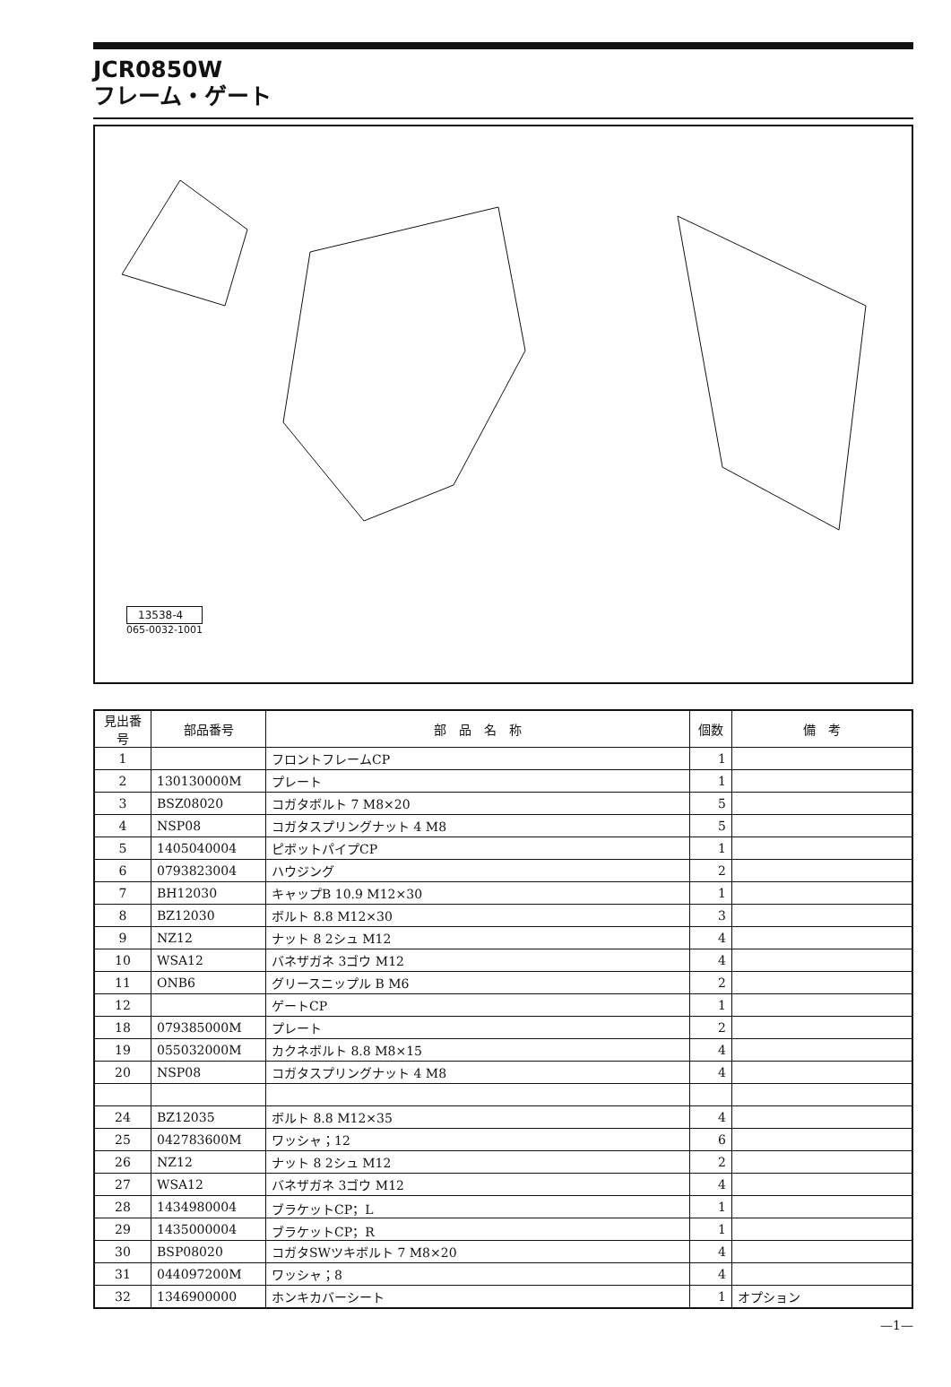JCR0850W
フレーム・ゲート
13538-4
065-0032-1001
| 見出番号 | 部品番号 | 部 品 名 称 | 個数 | 備 考 |
| --- | --- | --- | --- | --- |
| 1 | | フロントフレームCP | 1 | |
| 2 | 130130000M | プレート | 1 | |
| 3 | BSZ08020 | コガタボルト 7 M8×20 | 5 | |
| 4 | NSP08 | コガタスプリングナット 4 M8 | 5 | |
| 5 | 1405040004 | ピボットパイプCP | 1 | |
| 6 | 0793823004 | ハウジング | 2 | |
| 7 | BH12030 | キャップB 10.9 M12×30 | 1 | |
| 8 | BZ12030 | ボルト 8.8 M12×30 | 3 | |
| 9 | NZ12 | ナット 8 2シュ M12 | 4 | |
| 10 | WSA12 | バネザガネ 3ゴウ M12 | 4 | |
| 11 | ONB6 | グリースニップル B M6 | 2 | |
| 12 | | ゲートCP | 1 | |
| 18 | 079385000M | プレート | 2 | |
| 19 | 055032000M | カクネボルト 8.8 M8×15 | 4 | |
| 20 | NSP08 | コガタスプリングナット 4 M8 | 4 | |
| 24 | BZ12035 | ボルト 8.8 M12×35 | 4 | |
| 25 | 042783600M | ワッシャ；12 | 6 | |
| 26 | NZ12 | ナット 8 2シュ M12 | 2 | |
| 27 | WSA12 | バネザガネ 3ゴウ M12 | 4 | |
| 28 | 1434980004 | ブラケットCP；L | 1 | |
| 29 | 1435000004 | ブラケットCP；R | 1 | |
| 30 | BSP08020 | コガタSWツキボルト 7 M8×20 | 4 | |
| 31 | 044097200M | ワッシャ；8 | 4 | |
| 32 | 1346900000 | ホンキカバーシート | 1 | オプション |
—1—